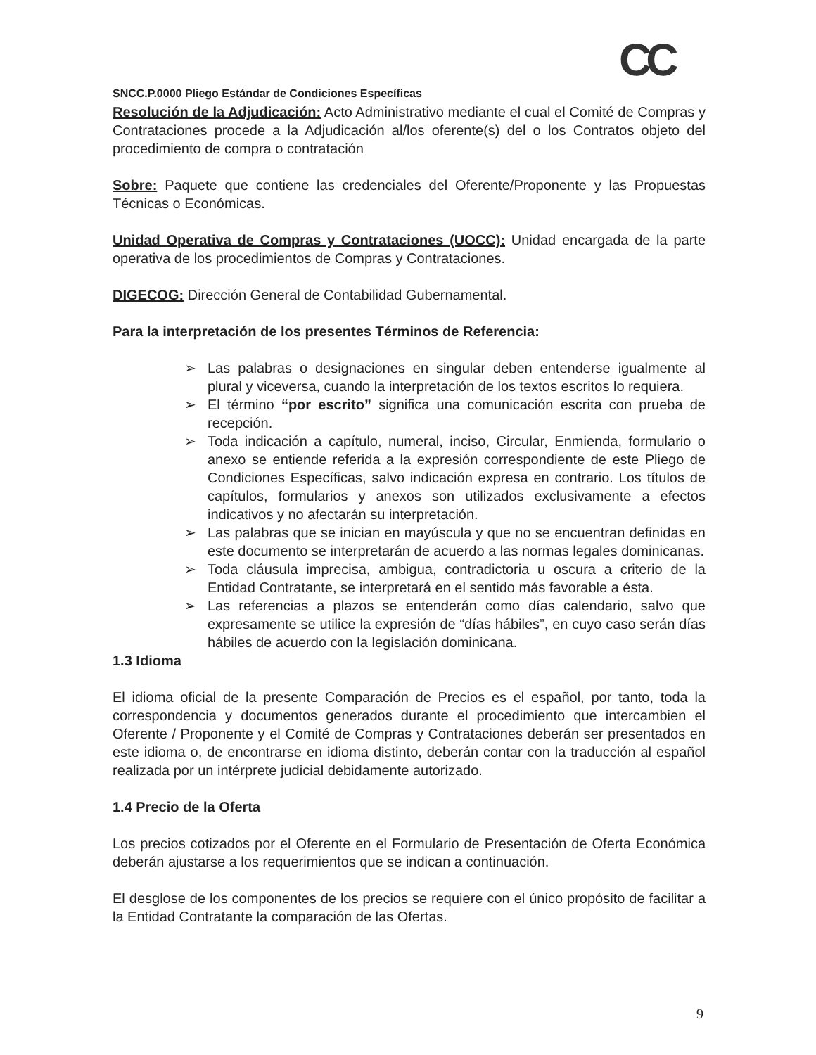CC
SNCC.P.0000 Pliego Estándar de Condiciones Específicas
Resolución de la Adjudicación: Acto Administrativo mediante el cual el Comité de Compras y Contrataciones procede a la Adjudicación al/los oferente(s) del o los Contratos objeto del procedimiento de compra o contratación
Sobre: Paquete que contiene las credenciales del Oferente/Proponente y las Propuestas Técnicas o Económicas.
Unidad Operativa de Compras y Contrataciones (UOCC): Unidad encargada de la parte operativa de los procedimientos de Compras y Contrataciones.
DIGECOG: Dirección General de Contabilidad Gubernamental.
Para la interpretación de los presentes Términos de Referencia:
➢ Las palabras o designaciones en singular deben entenderse igualmente al plural y viceversa, cuando la interpretación de los textos escritos lo requiera.
➢ El término “por escrito” significa una comunicación escrita con prueba de recepción.
➢ Toda indicación a capítulo, numeral, inciso, Circular, Enmienda, formulario o anexo se entiende referida a la expresión correspondiente de este Pliego de Condiciones Específicas, salvo indicación expresa en contrario. Los títulos de capítulos, formularios y anexos son utilizados exclusivamente a efectos indicativos y no afectarán su interpretación.
➢ Las palabras que se inician en mayúscula y que no se encuentran definidas en este documento se interpretarán de acuerdo a las normas legales dominicanas.
➢ Toda cláusula imprecisa, ambigua, contradictoria u oscura a criterio de la Entidad Contratante, se interpretará en el sentido más favorable a ésta.
➢ Las referencias a plazos se entenderán como días calendario, salvo que expresamente se utilice la expresión de “días hábiles”, en cuyo caso serán días hábiles de acuerdo con la legislación dominicana.
1.3 Idioma
El idioma oficial de la presente Comparación de Precios es el español, por tanto, toda la correspondencia y documentos generados durante el procedimiento que intercambien el Oferente / Proponente y el Comité de Compras y Contrataciones deberán ser presentados en este idioma o, de encontrarse en idioma distinto, deberán contar con la traducción al español realizada por un intérprete judicial debidamente autorizado.
1.4 Precio de la Oferta
Los precios cotizados por el Oferente en el Formulario de Presentación de Oferta Económica deberán ajustarse a los requerimientos que se indican a continuación.
El desglose de los componentes de los precios se requiere con el único propósito de facilitar a la Entidad Contratante la comparación de las Ofertas.
9